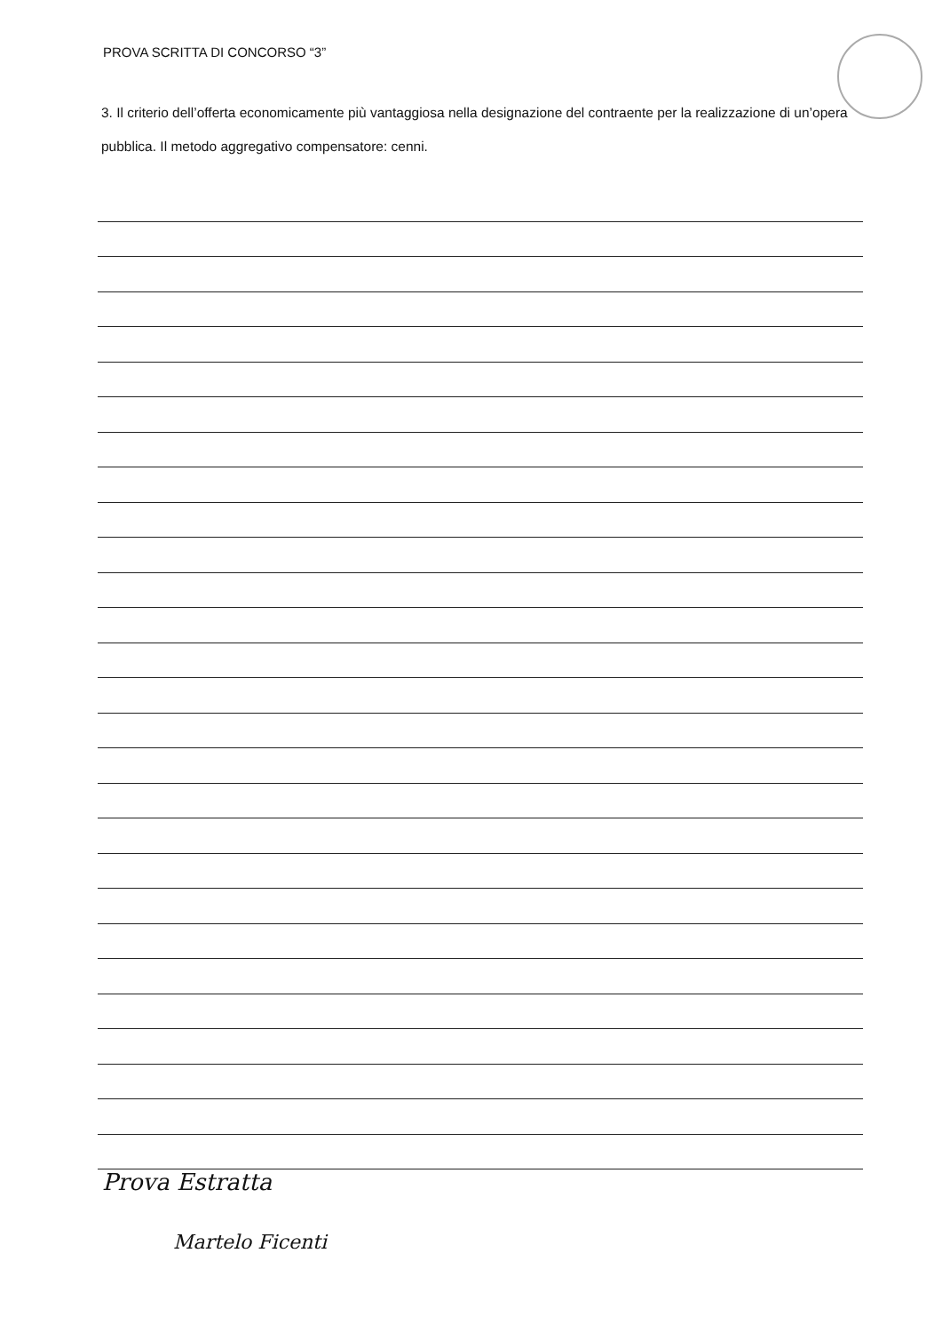PROVA SCRITTA DI CONCORSO “3”
3. Il criterio dell’offerta economicamente più vantaggiosa nella designazione del contraente per la realizzazione di un’opera pubblica. Il metodo aggregativo compensatore: cenni.
Prova Estratta
Martelo Ficenti